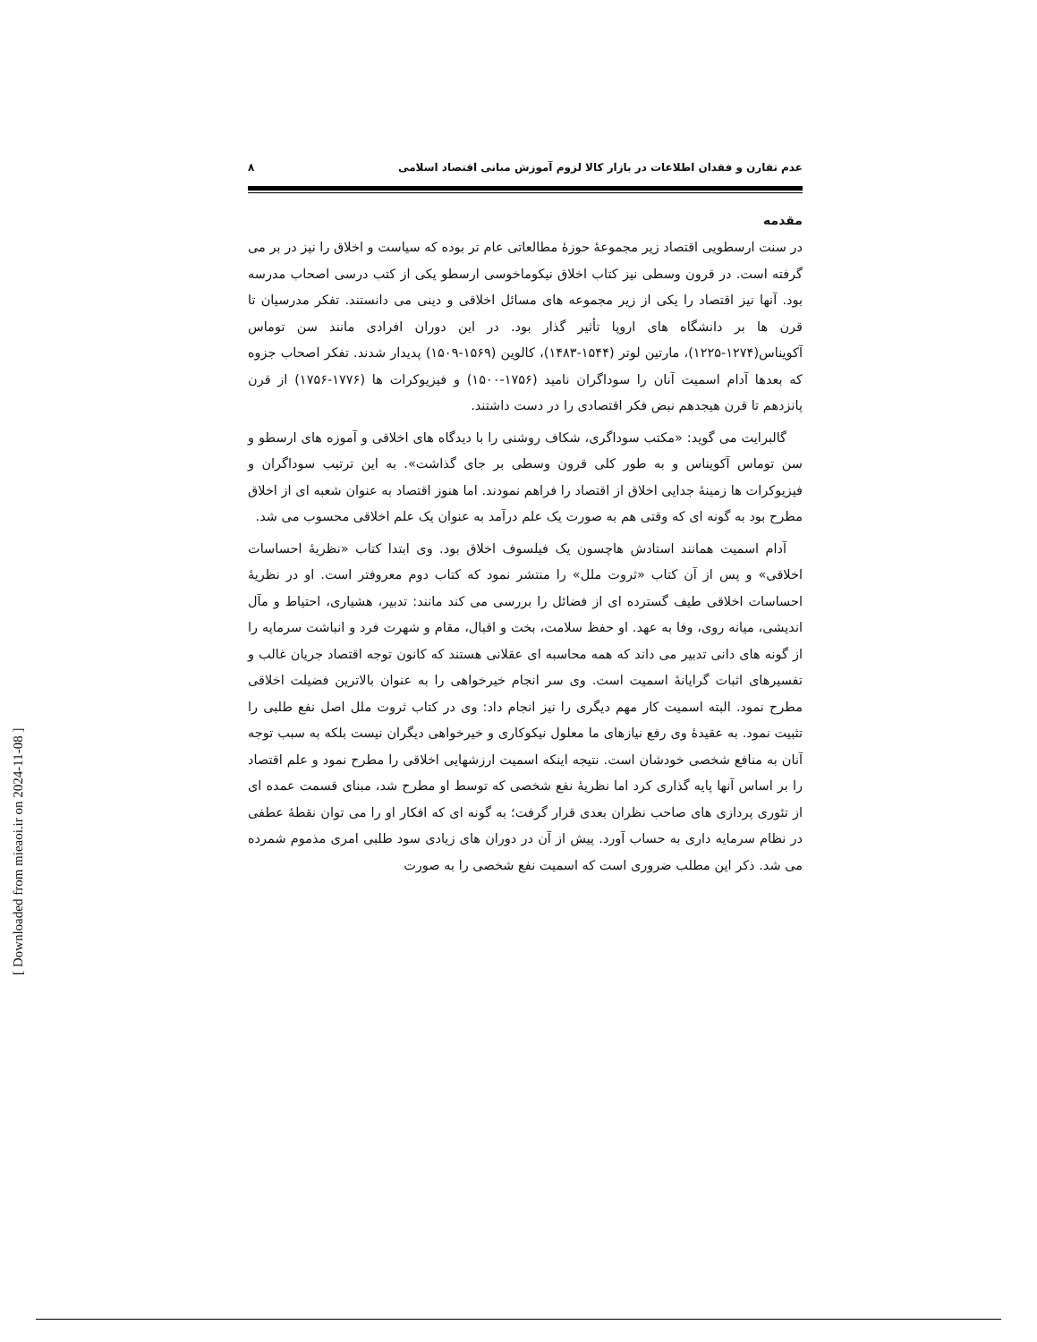عدم تقارن و فقدان اطلاعات در بازار کالا لزوم آموزش مبانی اقتصاد اسلامی ۸
مقدمه
در سنت ارسطویی اقتصاد زیر مجموعهٔ حوزهٔ مطالعاتی عام تر بوده که سیاست و اخلاق را نیز در بر می گرفته است. در قرون وسطی نیز کتاب اخلاق نیکوماخوسی ارسطو یکی از کتب درسی اصحاب مدرسه بود. آنها نیز اقتصاد را یکی از زیر مجموعه های مسائل اخلاقی و دینی می دانستند. تفکر مدرسیان تا قرن ها بر دانشگاه های اروپا تأثیر گذار بود. در این دوران افرادی مانند سن توماس آکویناس(۱۲۷۴-۱۲۲۵)، مارتین لوتر (۱۵۴۴-۱۴۸۳)، کالوین (۱۵۶۹-۱۵۰۹) پدیدار شدند. تفکر اصحاب جزوه که بعدها آدام اسمیت آنان را سوداگران نامید (۱۷۵۶-۱۵۰۰) و فیزیوکرات ها (۱۷۷۶-۱۷۵۶) از قرن پانزدهم تا قرن هیجدهم نبض فکر اقتصادی را در دست داشتند.
گالبرایت می گوید: «مکتب سوداگری، شکاف روشنی را با دیدگاه های اخلاقی و آموزه های ارسطو و سن توماس آکویناس و به طور کلی قرون وسطی بر جای گذاشت». به این ترتیب سوداگران و فیزیوکرات ها زمینهٔ جدایی اخلاق از اقتصاد را فراهم نمودند. اما هنوز اقتصاد به عنوان شعبه ای از اخلاق مطرح بود به گونه ای که وقتی هم به صورت یک علم درآمد به عنوان یک علم اخلاقی محسوب می شد.
آدام اسمیت همانند استادش هاچسون یک فیلسوف اخلاق بود. وی ابتدا کتاب «نظریهٔ احساسات اخلاقی» و پس از آن کتاب «ثروت ملل» را منتشر نمود که کتاب دوم معروفتر است. او در نظریهٔ احساسات اخلاقی طیف گسترده ای از فضائل را بررسی می کند مانند: تدبیر، هشیاری، احتیاط و مآل اندیشی، میانه روی، وفا به عهد. او حفظ سلامت، بخت و اقبال، مقام و شهرت فرد و انباشت سرمایه را از گونه های دانی تدبیر می داند که همه محاسبه ای عقلانی هستند که کانون توجه اقتصاد جریان غالب و تفسیرهای اثبات گرایانهٔ اسمیت است. وی سر انجام خیرخواهی را به عنوان بالاترین فضیلت اخلاقی مطرح نمود. البته اسمیت کار مهم دیگری را نیز انجام داد: وی در کتاب ثروت ملل اصل نفع طلبی را تثبیت نمود. به عقیدهٔ وی رفع نیازهای ما معلول نیکوکاری و خیرخواهی دیگران نیست بلکه به سبب توجه آنان به منافع شخصی خودشان است. نتیجه اینکه اسمیت ارزشهایی اخلاقی را مطرح نمود و علم اقتصاد را بر اساس آنها پایه گذاری کرد اما نظریهٔ نفع شخصی که توسط او مطرح شد، مبنای قسمت عمده ای از تئوری پردازی های صاحب نظران بعدی قرار گرفت؛ به گونه ای که افکار او را می توان نقطهٔ عطفی در نظام سرمایه داری به حساب آورد. پیش از آن در دوران های زیادی سود طلبی امری مذموم شمرده می شد. ذکر این مطلب ضروری است که اسمیت نفع شخصی را به صورت
[ Downloaded from mieaoi.ir on 2024-11-08 ]